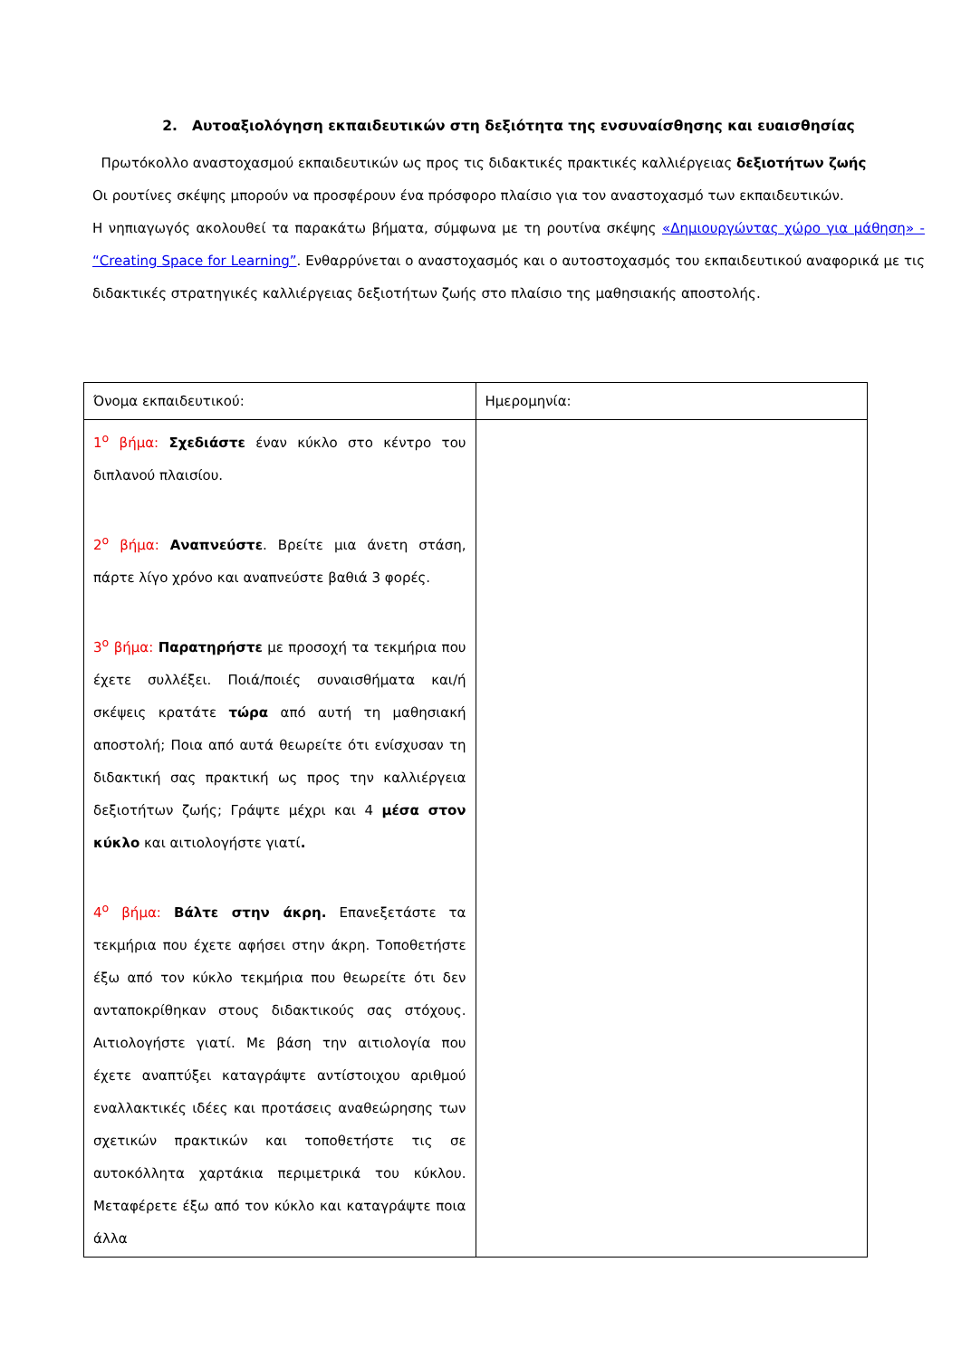2. Αυτοαξιολόγηση εκπαιδευτικών στη δεξιότητα της ενσυναίσθησης και ευαισθησίας
Πρωτόκολλο αναστοχασμού εκπαιδευτικών ως προς τις διδακτικές πρακτικές καλλιέργειας δεξιοτήτων ζωής
Οι ρουτίνες σκέψης μπορούν να προσφέρουν ένα πρόσφορο πλαίσιο για τον αναστοχασμό των εκπαιδευτικών.
Η νηπιαγωγός ακολουθεί τα παρακάτω βήματα, σύμφωνα με τη ρουτίνα σκέψης «Δημιουργώντας χώρο για μάθηση» - “Creating Space for Learning”. Ενθαρρύνεται ο αναστοχασμός και ο αυτοστοχασμός του εκπαιδευτικού αναφορικά με τις διδακτικές στρατηγικές καλλιέργειας δεξιοτήτων ζωής στο πλαίσιο της μαθησιακής αποστολής.
| Όνομα εκπαιδευτικού: | Ημερομηνία: |
| 1<sup>ο</sup> βήμα: Σχεδιάστε έναν κύκλο στο κέντρο του διπλανού πλαισίου. 2<sup>ο</sup> βήμα: Αναπνεύστε . Βρείτε μια άνετη στάση, πάρτε λίγο χρόνο και αναπνεύστε βαθιά 3 φορές. 3<sup>ο</sup> βήμα: Παρατηρήστε με προσοχή τα τεκμήρια που έχετε συλλέξει. Ποιά/ποιές συναισθήματα και/ή σκέψεις κρατάτε τώρα από αυτή τη μαθησιακή αποστολή; Ποια από αυτά θεωρείτε ότι ενίσχυσαν τη διδακτική σας πρακτική ως προς την καλλιέργεια δεξιοτήτων ζωής; Γράψτε μέχρι και 4 μέσα στον κύκλο και αιτιολογήστε γιατί . 4<sup>ο</sup> βήμα: Βάλτε στην άκρη. Επανεξετάστε τα τεκμήρια που έχετε αφήσει στην άκρη. Τοποθετήστε έξω από τον κύκλο τεκμήρια που θεωρείτε ότι δεν ανταποκρίθηκαν στους διδακτικούς σας στόχους. Αιτιολογήστε γιατί. Με βάση την αιτιολογία που έχετε αναπτύξει καταγράψτε αντίστοιχου αριθμού εναλλακτικές ιδέες και προτάσεις αναθεώρησης των σχετικών πρακτικών και τοποθετήστε τις σε αυτοκόλλητα χαρτάκια περιμετρικά του κύκλου. Μεταφέρετε έξω από τον κύκλο και καταγράψτε ποια άλλα | |